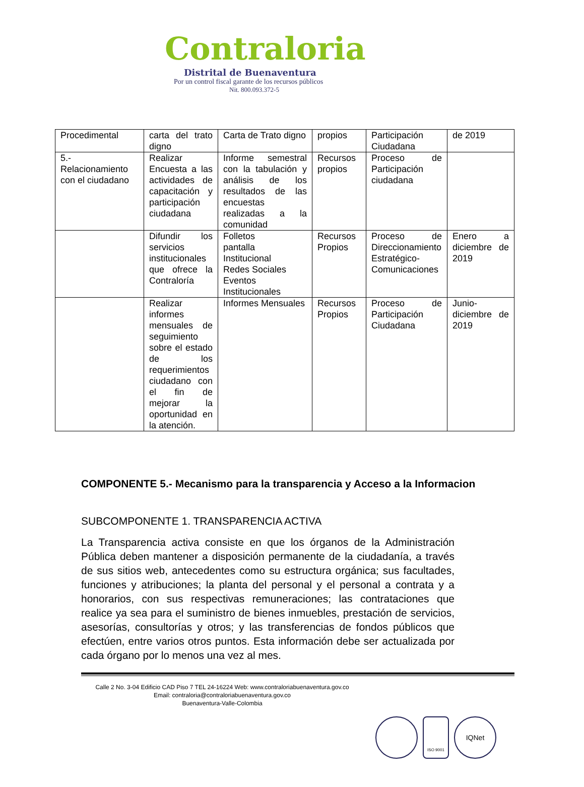Contraloria
Distrital de Buenaventura
Por un control fiscal garante de los recursos públicos
Nit. 800.093.372-5
| Procedimental | carta del trato digno | Carta de Trato digno | propios | Participación Ciudadana | de 2019 |
| 5.- Relacionamiento con el ciudadano | Realizar Encuesta a las actividades de capacitación y participación ciudadana | Informe semestral con la tabulación y análisis de los resultados de las encuestas realizadas a la comunidad | Recursos propios | Proceso de Participación ciudadana | |
| | Difundir los servicios institucionales que ofrece la Contraloría | Folletos pantalla Institucional Redes Sociales Eventos Institucionales | Recursos Propios | Proceso de Direccionamiento Estratégico-Comunicaciones | Enero a diciembre de 2019 |
| | Realizar informes mensuales de seguimiento sobre el estado de los requerimientos ciudadano con el fin de mejorar la oportunidad en la atención. | Informes Mensuales | Recursos Propios | Proceso de Participación Ciudadana | Junio-diciembre de 2019 |
COMPONENTE 5.- Mecanismo para la transparencia y Acceso a la Informacion
SUBCOMPONENTE 1. TRANSPARENCIA ACTIVA
La Transparencia activa consiste en que los órganos de la Administración Pública deben mantener a disposición permanente de la ciudadanía, a través de sus sitios web, antecedentes como su estructura orgánica; sus facultades, funciones y atribuciones; la planta del personal y el personal a contrata y a honorarios, con sus respectivas remuneraciones; las contrataciones que realice ya sea para el suministro de bienes inmuebles, prestación de servicios, asesorías, consultorías y otros; y las transferencias de fondos públicos que efectúen, entre varios otros puntos. Esta información debe ser actualizada por cada órgano por lo menos una vez al mes.
Calle 2 No. 3-04 Edificio CAD Piso 7 TEL 24-16224 Web: www.contraloriabuenaventura.gov.co
Email: contraloria@contraloriabuenaventura.gov.co
Buenaventura-Valle-Colombia
ISO 9001
IQNet